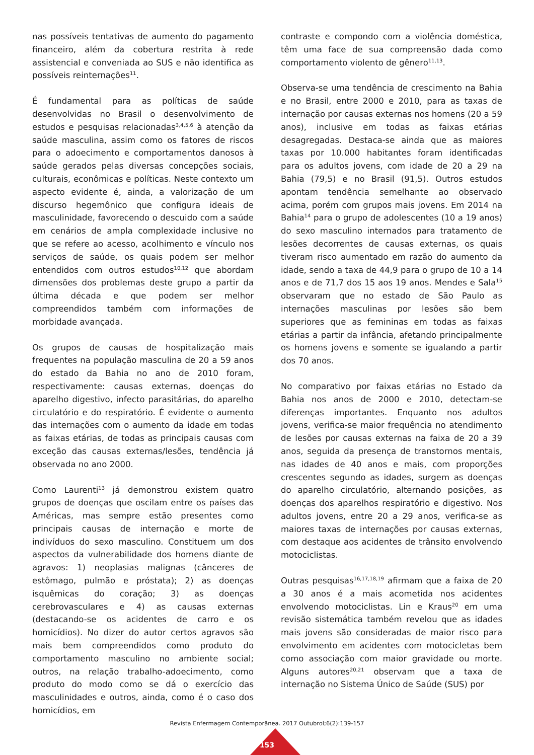nas possíveis tentativas de aumento do pagamento financeiro, além da cobertura restrita à rede assistencial e conveniada ao SUS e não identifica as possíveis reinternações<sup>11</sup>.
É fundamental para as políticas de saúde desenvolvidas no Brasil o desenvolvimento de estudos e pesquisas relacionadas<sup>3,4,5,6</sup> à atenção da saúde masculina, assim como os fatores de riscos para o adoecimento e comportamentos danosos à saúde gerados pelas diversas concepções sociais, culturais, econômicas e políticas. Neste contexto um aspecto evidente é, ainda, a valorização de um discurso hegemônico que configura ideais de masculinidade, favorecendo o descuido com a saúde em cenários de ampla complexidade inclusive no que se refere ao acesso, acolhimento e vínculo nos serviços de saúde, os quais podem ser melhor entendidos com outros estudos<sup>10,12</sup> que abordam dimensões dos problemas deste grupo a partir da última década e que podem ser melhor compreendidos também com informações de morbidade avançada.
Os grupos de causas de hospitalização mais frequentes na população masculina de 20 a 59 anos do estado da Bahia no ano de 2010 foram, respectivamente: causas externas, doenças do aparelho digestivo, infecto parasitárias, do aparelho circulatório e do respiratório. É evidente o aumento das internações com o aumento da idade em todas as faixas etárias, de todas as principais causas com exceção das causas externas/lesões, tendência já observada no ano 2000.
Como Laurenti<sup>13</sup> já demonstrou existem quatro grupos de doenças que oscilam entre os países das Américas, mas sempre estão presentes como principais causas de internação e morte de indivíduos do sexo masculino. Constituem um dos aspectos da vulnerabilidade dos homens diante de agravos: 1) neoplasias malignas (cânceres de estômago, pulmão e próstata); 2) as doenças isquêmicas do coração; 3) as doenças cerebrovasculares e 4) as causas externas (destacando-se os acidentes de carro e os homicídios). No dizer do autor certos agravos são mais bem compreendidos como produto do comportamento masculino no ambiente social; outros, na relação trabalho-adoecimento, como produto do modo como se dá o exercício das masculinidades e outros, ainda, como é o caso dos homicídios, em
contraste e compondo com a violência doméstica, têm uma face de sua compreensão dada como comportamento violento de gênero<sup>11,13</sup>.
Observa-se uma tendência de crescimento na Bahia e no Brasil, entre 2000 e 2010, para as taxas de internação por causas externas nos homens (20 a 59 anos), inclusive em todas as faixas etárias desagregadas. Destaca-se ainda que as maiores taxas por 10.000 habitantes foram identificadas para os adultos jovens, com idade de 20 a 29 na Bahia (79,5) e no Brasil (91,5). Outros estudos apontam tendência semelhante ao observado acima, porém com grupos mais jovens. Em 2014 na Bahia<sup>14</sup> para o grupo de adolescentes (10 a 19 anos) do sexo masculino internados para tratamento de lesões decorrentes de causas externas, os quais tiveram risco aumentado em razão do aumento da idade, sendo a taxa de 44,9 para o grupo de 10 a 14 anos e de 71,7 dos 15 aos 19 anos. Mendes e Sala<sup>15</sup> observaram que no estado de São Paulo as internações masculinas por lesões são bem superiores que as femininas em todas as faixas etárias a partir da infância, afetando principalmente os homens jovens e somente se igualando a partir dos 70 anos.
No comparativo por faixas etárias no Estado da Bahia nos anos de 2000 e 2010, detectam-se diferenças importantes. Enquanto nos adultos jovens, verifica-se maior frequência no atendimento de lesões por causas externas na faixa de 20 a 39 anos, seguida da presença de transtornos mentais, nas idades de 40 anos e mais, com proporções crescentes segundo as idades, surgem as doenças do aparelho circulatório, alternando posições, as doenças dos aparelhos respiratório e digestivo. Nos adultos jovens, entre 20 a 29 anos, verifica-se as maiores taxas de internações por causas externas, com destaque aos acidentes de trânsito envolvendo motociclistas.
Outras pesquisas<sup>16,17,18,19</sup> afirmam que a faixa de 20 a 30 anos é a mais acometida nos acidentes envolvendo motociclistas. Lin e Kraus<sup>20</sup> em uma revisão sistemática também revelou que as idades mais jovens são consideradas de maior risco para envolvimento em acidentes com motocicletas bem como associação com maior gravidade ou morte. Alguns autores<sup>20,21</sup> observam que a taxa de internação no Sistema Único de Saúde (SUS) por
Revista Enfermagem Contemporânea. 2017 Outubrol;6(2):139-157
153